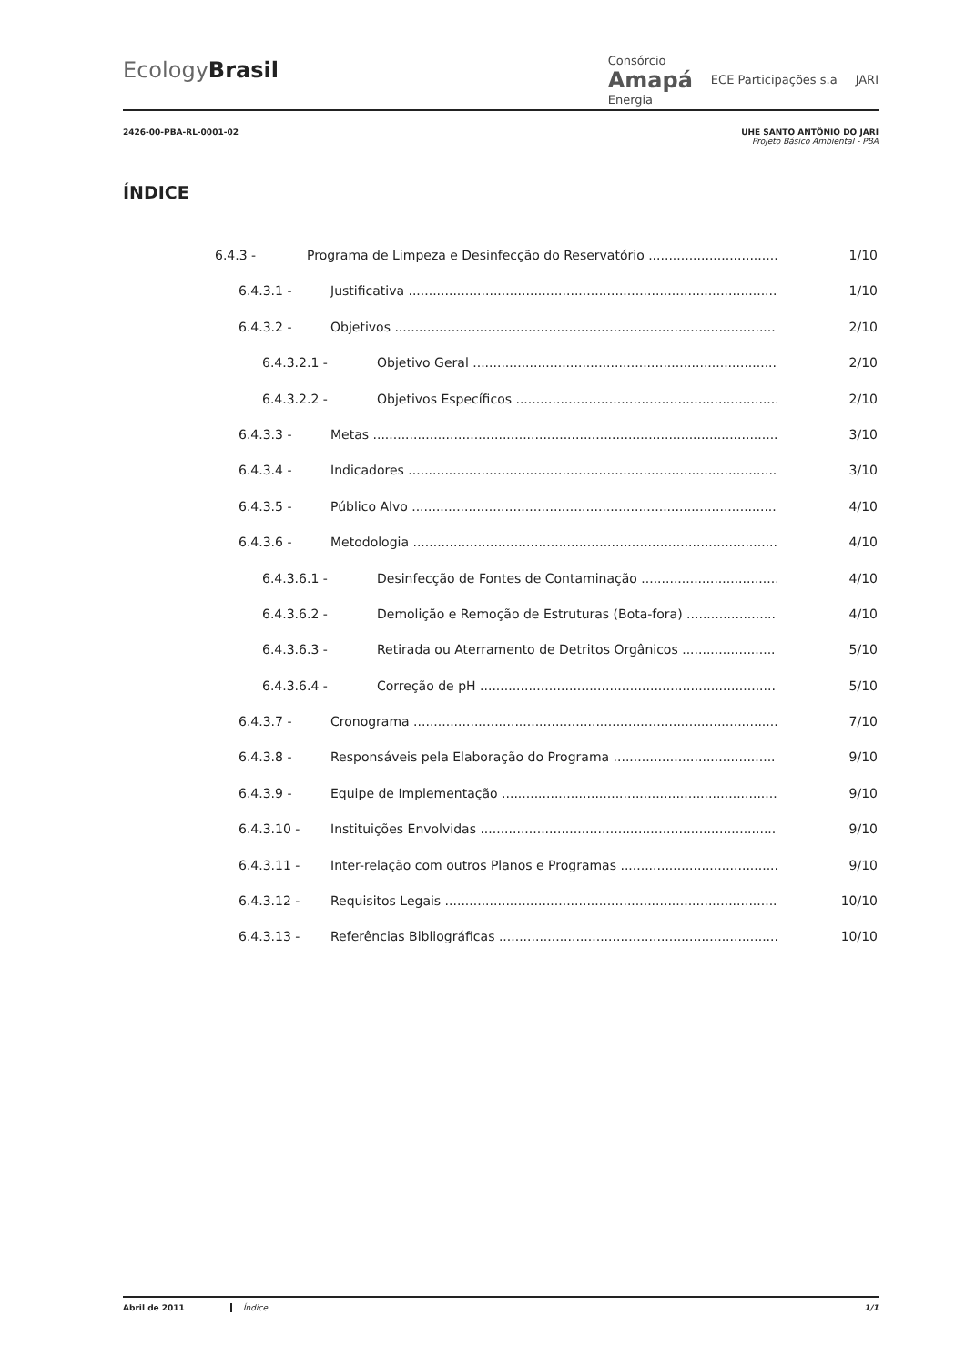EcologyBrasil
Consórcio
Amapá
Energia ECE Participações s.a JARI
2426-00-PBA-RL-0001-02 UHE SANTO ANTÔNIO DO JARI
Projeto Básico Ambiental - PBA
ÍNDICE
6.4.3 - Programa de Limpeza e Desinfecção do Reservatório 1/10
6.4.3.1 - Justificativa 1/10
6.4.3.2 - Objetivos 2/10
6.4.3.2.1 - Objetivo Geral 2/10
6.4.3.2.2 - Objetivos Específicos 2/10
6.4.3.3 - Metas 3/10
6.4.3.4 - Indicadores 3/10
6.4.3.5 - Público Alvo 4/10
6.4.3.6 - Metodologia 4/10
6.4.3.6.1 - Desinfecção de Fontes de Contaminação 4/10
6.4.3.6.2 - Demolição e Remoção de Estruturas (Bota-fora) 4/10
6.4.3.6.3 - Retirada ou Aterramento de Detritos Orgânicos 5/10
6.4.3.6.4 - Correção de pH 5/10
6.4.3.7 - Cronograma 7/10
6.4.3.8 - Responsáveis pela Elaboração do Programa 9/10
6.4.3.9 - Equipe de Implementação 9/10
6.4.3.10 - Instituições Envolvidas 9/10
6.4.3.11 - Inter-relação com outros Planos e Programas 9/10
6.4.3.12 - Requisitos Legais 10/10
6.4.3.13 - Referências Bibliográficas 10/10
Abril de 2011 Índice 1/1